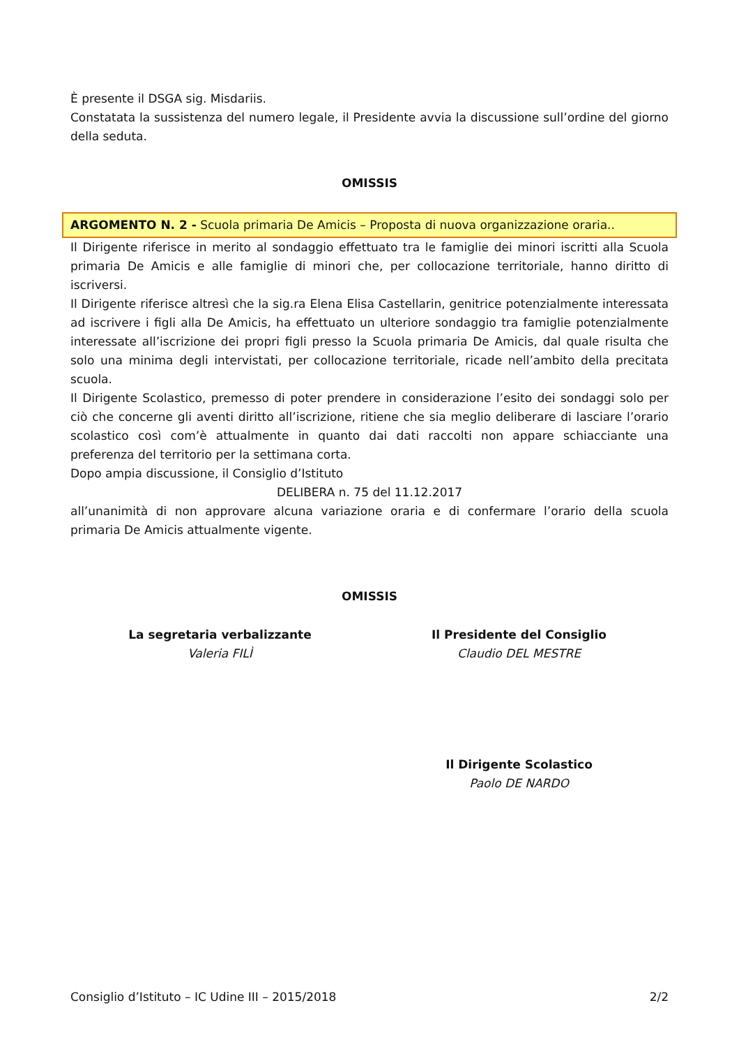È presente il DSGA sig. Misdariis.
Constatata la sussistenza del numero legale, il Presidente avvia la discussione sull’ordine del giorno della seduta.
OMISSIS
ARGOMENTO N. 2 - Scuola primaria De Amicis – Proposta di nuova organizzazione oraria..
Il Dirigente riferisce in merito al sondaggio effettuato tra le famiglie dei minori iscritti alla Scuola primaria De Amicis e alle famiglie di minori che, per collocazione territoriale, hanno diritto di iscriversi.
Il Dirigente riferisce altresì che la sig.ra Elena Elisa Castellarin, genitrice potenzialmente interessata ad iscrivere i figli alla De Amicis, ha effettuato un ulteriore sondaggio tra famiglie potenzialmente interessate all’iscrizione dei propri figli presso la Scuola primaria De Amicis, dal quale risulta che solo una minima degli intervistati, per collocazione territoriale, ricade nell’ambito della precitata scuola.
Il Dirigente Scolastico, premesso di poter prendere in considerazione l’esito dei sondaggi solo per ciò che concerne gli aventi diritto all’iscrizione, ritiene che sia meglio deliberare di lasciare l’orario scolastico così com’è attualmente in quanto dai dati raccolti non appare schiacciante una preferenza del territorio per la settimana corta.
Dopo ampia discussione, il Consiglio d’Istituto
DELIBERA n. 75 del 11.12.2017
all’unanimità di non approvare alcuna variazione oraria e di confermare l’orario della scuola primaria De Amicis attualmente vigente.
OMISSIS
La segretaria verbalizzante
Valeria FILÌ
Il Presidente del Consiglio
Claudio DEL MESTRE
Il Dirigente Scolastico
Paolo DE NARDO
Consiglio d’Istituto – IC Udine III – 2015/2018 2/2